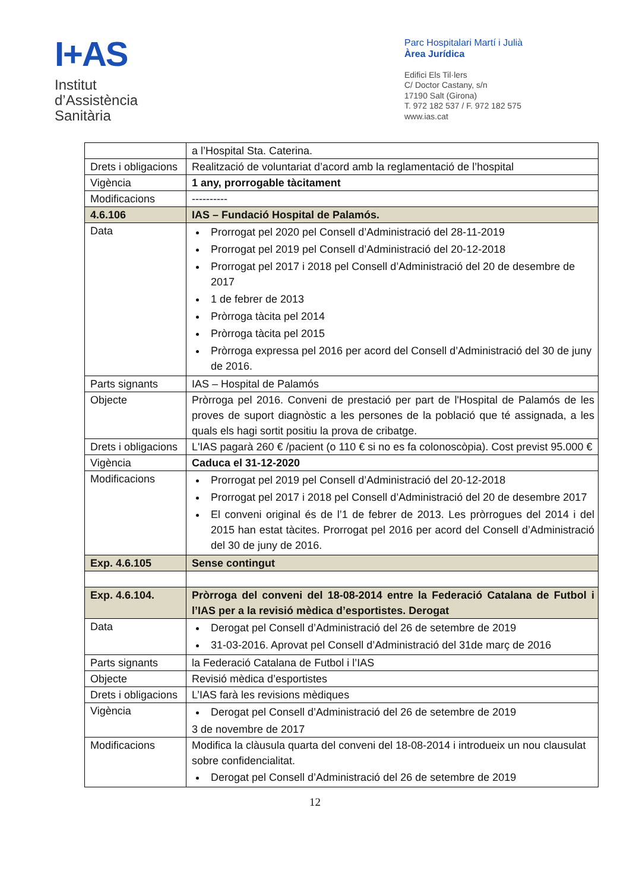I+AS
Institut
d’Assistència
Sanitària
Parc Hospitalari Martí i Julià
Àrea Jurídica
Edifici Els Til·lers
C/ Doctor Castany, s/n
17190 Salt (Girona)
T. 972 182 537 / F. 972 182 575
www.ias.cat
| | a l’Hospital Sta. Caterina. |
| Drets i obligacions | Realització de voluntariat d’acord amb la reglamentació de l’hospital |
| Vigència | 1 any, prorrogable tàcitament |
| Modificacions | ---------- |
| 4.6.106 | IAS – Fundació Hospital de Palamós. |
| Data | Prorrogat pel 2020 pel Consell d’Administració del 28-11-2019 Prorrogat pel 2019 pel Consell d’Administració del 20-12-2018 Prorrogat pel 2017 i 2018 pel Consell d’Administració del 20 de desembre de 2017 1 de febrer de 2013 Pròrroga tàcita pel 2014 Pròrroga tàcita pel 2015 Pròrroga expressa pel 2016 per acord del Consell d’Administració del 30 de juny de 2016. |
| Parts signants | IAS – Hospital de Palamós |
| Objecte | Pròrroga pel 2016. Conveni de prestació per part de l'Hospital de Palamós de les proves de suport diagnòstic a les persones de la població que té assignada, a les quals els hagi sortit positiu la prova de cribatge. |
| Drets i obligacions | L'IAS pagarà 260 € /pacient (o 110 € si no es fa colonoscòpia). Cost previst 95.000 € |
| Vigència | Caduca el 31-12-2020 |
| Modificacions | Prorrogat pel 2019 pel Consell d’Administració del 20-12-2018 Prorrogat pel 2017 i 2018 pel Consell d’Administració del 20 de desembre 2017 El conveni original és de l’1 de febrer de 2013. Les pròrrogues del 2014 i del 2015 han estat tàcites. Prorrogat pel 2016 per acord del Consell d’Administració del 30 de juny de 2016. |
| Exp. 4.6.105 | Sense contingut |
| Exp. 4.6.104. | Pròrroga del conveni del 18-08-2014 entre la Federació Catalana de Futbol i l’IAS per a la revisió mèdica d’esportistes. Derogat |
| Data | Derogat pel Consell d’Administració del 26 de setembre de 2019 31-03-2016. Aprovat pel Consell d’Administració del 31de març de 2016 |
| Parts signants | la Federació Catalana de Futbol i l’IAS |
| Objecte | Revisió mèdica d’esportistes |
| Drets i obligacions | L’IAS farà les revisions mèdiques |
| Vigència | Derogat pel Consell d’Administració del 26 de setembre de 2019 3 de novembre de 2017 |
| Modificacions | Modifica la clàusula quarta del conveni del 18-08-2014 i introdueix un nou clausulat sobre confidencialitat. Derogat pel Consell d’Administració del 26 de setembre de 2019 |
12